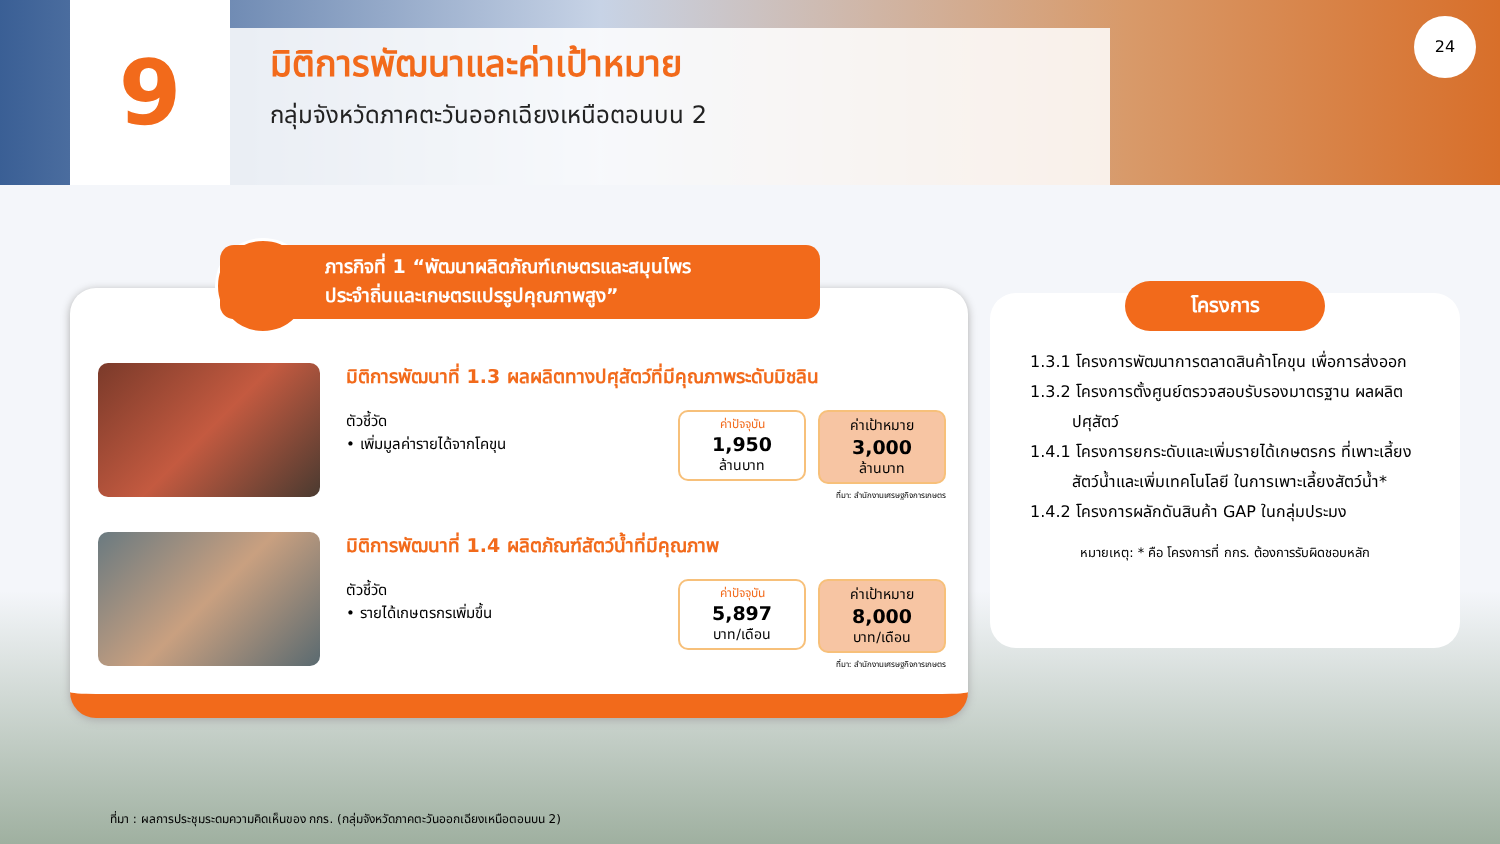9
มิติการพัฒนาและค่าเป้าหมาย
กลุ่มจังหวัดภาคตะวันออกเฉียงเหนือตอนบน 2
24
มิติการพัฒนาที่ 1.3 ผลผลิตทางปศุสัตว์ที่มีคุณภาพระดับมิชลิน
ตัวชี้วัด
• เพิ่มมูลค่ารายได้จากโคขุน
ค่าปัจจุบัน
1,950
ล้านบาท
ค่าเป้าหมาย
3,000
ล้านบาท
ที่มา: สำนักงานเศรษฐกิจการเกษตร
มิติการพัฒนาที่ 1.4 ผลิตภัณฑ์สัตว์น้ำที่มีคุณภาพ
ตัวชี้วัด
• รายได้เกษตรกรเพิ่มขึ้น
ค่าปัจจุบัน
5,897
บาท/เดือน
ค่าเป้าหมาย
8,000
บาท/เดือน
ที่มา: สำนักงานเศรษฐกิจการเกษตร
ภารกิจที่ 1 “พัฒนาผลิตภัณฑ์เกษตรและสมุนไพร
ประจำถิ่นและเกษตรแปรรูปคุณภาพสูง”
โครงการ
1.3.1 โครงการพัฒนาการตลาดสินค้าโคขุน เพื่อการส่งออก
1.3.2 โครงการตั้งศูนย์ตรวจสอบรับรองมาตรฐาน ผลผลิตปศุสัตว์
1.4.1 โครงการยกระดับและเพิ่มรายได้เกษตรกร ที่เพาะเลี้ยงสัตว์น้ำและเพิ่มเทคโนโลยี ในการเพาะเลี้ยงสัตว์น้ำ*
1.4.2 โครงการผลักดันสินค้า GAP ในกลุ่มประมง
หมายเหตุ: * คือ โครงการที่ กกร. ต้องการรับผิดชอบหลัก
ที่มา : ผลการประชุมระดมความคิดเห็นของ กกร. (กลุ่มจังหวัดภาคตะวันออกเฉียงเหนือตอนบน 2)